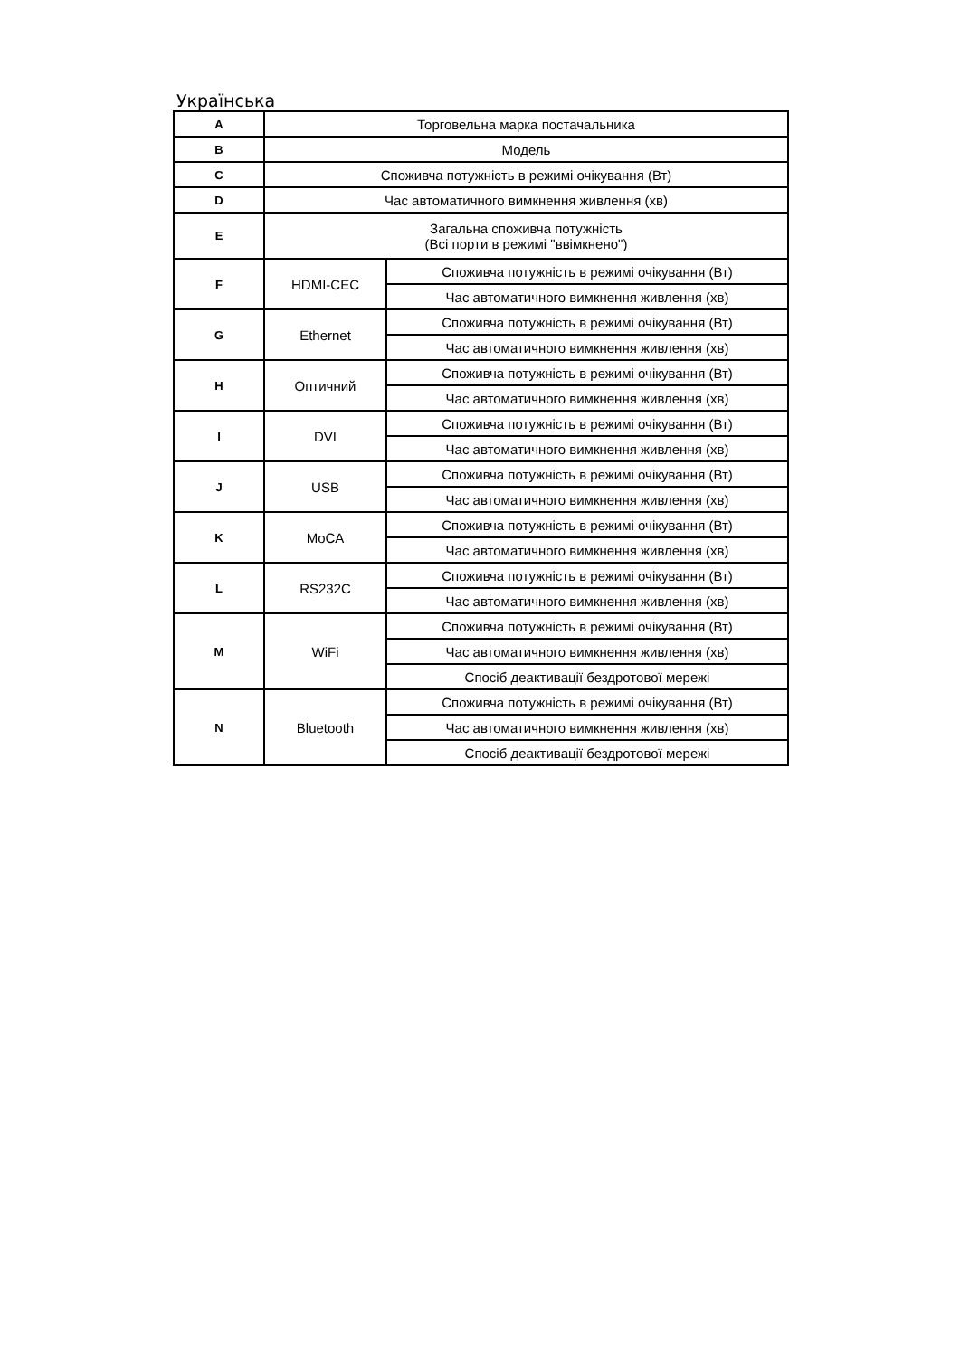Українська
| A | Торговельна марка постачальника | |
| B | Модель | |
| C | Споживча потужність в режимі очікування (Вт) | |
| D | Час автоматичного вимкнення живлення (хв) | |
| E | Загальна споживча потужність (Всі порти в режимі "ввімкнено") | |
| F | HDMI-CEC | Споживча потужність в режимі очікування (Вт) |
| | | Час автоматичного вимкнення живлення (хв) |
| G | Ethernet | Споживча потужність в режимі очікування (Вт) |
| | | Час автоматичного вимкнення живлення (хв) |
| H | Оптичний | Споживча потужність в режимі очікування (Вт) |
| | | Час автоматичного вимкнення живлення (хв) |
| I | DVI | Споживча потужність в режимі очікування (Вт) |
| | | Час автоматичного вимкнення живлення (хв) |
| J | USB | Споживча потужність в режимі очікування (Вт) |
| | | Час автоматичного вимкнення живлення (хв) |
| K | MoCA | Споживча потужність в режимі очікування (Вт) |
| | | Час автоматичного вимкнення живлення (хв) |
| L | RS232C | Споживча потужність в режимі очікування (Вт) |
| | | Час автоматичного вимкнення живлення (хв) |
| M | WiFi | Споживча потужність в режимі очікування (Вт) |
| | | Час автоматичного вимкнення живлення (хв) |
| | | Спосіб деактивації бездротової мережі |
| N | Bluetooth | Споживча потужність в режимі очікування (Вт) |
| | | Час автоматичного вимкнення живлення (хв) |
| | | Спосіб деактивації бездротової мережі |